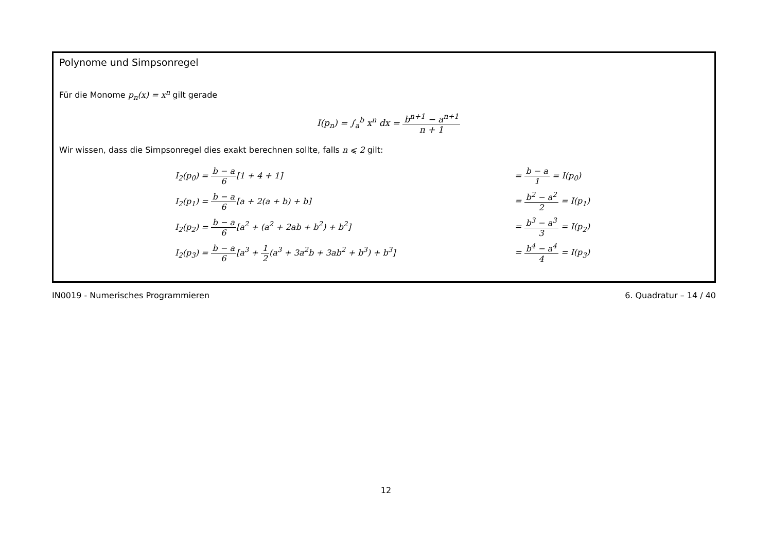Polynome und Simpsonregel
Für die Monome p<sub>n</sub>(x) = x<sup>n</sup> gilt gerade
I(p<sub>n</sub>) = ∫<sub>a</sub><sup>b</sup> x<sup>n</sup> dx = b<sup>n+1</sup> − a<sup>n+1</sup> n + 1
Wir wissen, dass die Simpsonregel dies exakt berechnen sollte, falls n ⩽ 2 gilt:
| I<sub>2</sub>(p<sub>0</sub>) = b − a 6 [1 + 4 + 1] | = b − a 1 = I(p<sub>0</sub>) |
| I<sub>2</sub>(p<sub>1</sub>) = b − a 6 [a + 2(a + b) + b] | = b<sup>2</sup> − a<sup>2</sup> 2 = I(p<sub>1</sub>) |
| I<sub>2</sub>(p<sub>2</sub>) = b − a 6 [a<sup>2</sup> + (a<sup>2</sup> + 2ab + b<sup>2</sup>) + b<sup>2</sup>] | = b<sup>3</sup> − a<sup>3</sup> 3 = I(p<sub>2</sub>) |
| I<sub>2</sub>(p<sub>3</sub>) = b − a 6 [a<sup>3</sup> + 1 2 (a<sup>3</sup> + 3a<sup>2</sup>b + 3ab<sup>2</sup> + b<sup>3</sup>) + b<sup>3</sup>] | = b<sup>4</sup> − a<sup>4</sup> 4 = I(p<sub>3</sub>) |
IN0019 - Numerisches Programmieren 6. Quadratur – 14 / 40
12